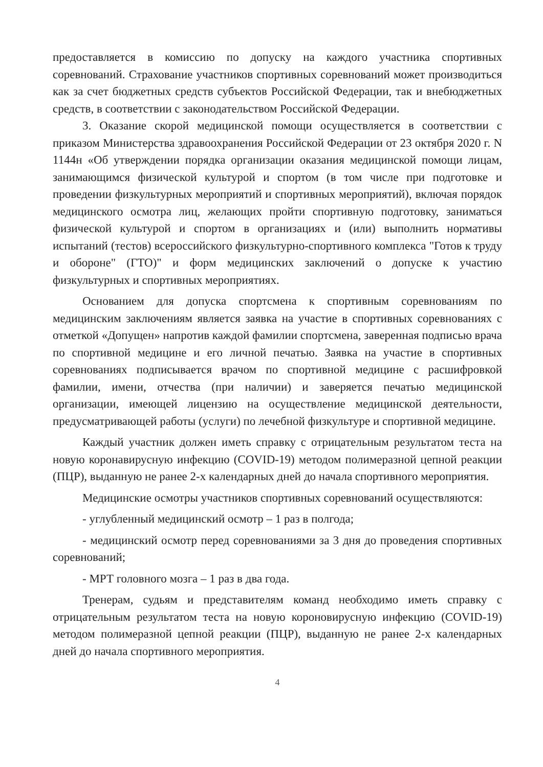предоставляется в комиссию по допуску на каждого участника спортивных соревнований. Страхование участников спортивных соревнований может производиться как за счет бюджетных средств субъектов Российской Федерации, так и внебюджетных средств, в соответствии с законодательством Российской Федерации.
3. Оказание скорой медицинской помощи осуществляется в соответствии с приказом Министерства здравоохранения Российской Федерации от 23 октября 2020 г. N 1144н «Об утверждении порядка организации оказания медицинской помощи лицам, занимающимся физической культурой и спортом (в том числе при подготовке и проведении физкультурных мероприятий и спортивных мероприятий), включая порядок медицинского осмотра лиц, желающих пройти спортивную подготовку, заниматься физической культурой и спортом в организациях и (или) выполнить нормативы испытаний (тестов) всероссийского физкультурно-спортивного комплекса "Готов к труду и обороне" (ГТО)" и форм медицинских заключений о допуске к участию физкультурных и спортивных мероприятиях.
Основанием для допуска спортсмена к спортивным соревнованиям по медицинским заключениям является заявка на участие в спортивных соревнованиях с отметкой «Допущен» напротив каждой фамилии спортсмена, заверенная подписью врача по спортивной медицине и его личной печатью. Заявка на участие в спортивных соревнованиях подписывается врачом по спортивной медицине с расшифровкой фамилии, имени, отчества (при наличии) и заверяется печатью медицинской организации, имеющей лицензию на осуществление медицинской деятельности, предусматривающей работы (услуги) по лечебной физкультуре и спортивной медицине.
Каждый участник должен иметь справку с отрицательным результатом теста на новую коронавирусную инфекцию (COVID-19) методом полимеразной цепной реакции (ПЦР), выданную не ранее 2-х календарных дней до начала спортивного мероприятия.
Медицинские осмотры участников спортивных соревнований осуществляются:
- углубленный медицинский осмотр – 1 раз в полгода;
- медицинский осмотр перед соревнованиями за 3 дня до проведения спортивных соревнований;
- МРТ головного мозга – 1 раз в два года.
Тренерам, судьям и представителям команд необходимо иметь справку с отрицательным результатом теста на новую короновирусную инфекцию (COVID-19) методом полимеразной цепной реакции (ПЦР), выданную не ранее 2-х календарных дней до начала спортивного мероприятия.
4